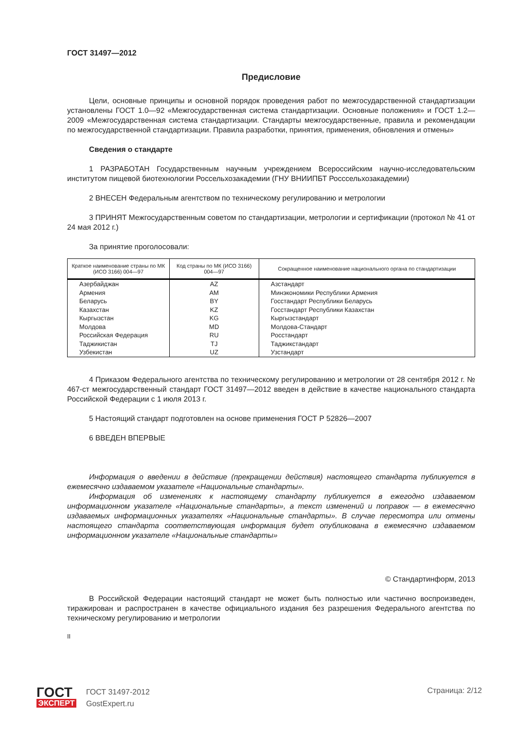ГОСТ 31497—2012
Предисловие
Цели, основные принципы и основной порядок проведения работ по межгосударственной стандартизации установлены ГОСТ 1.0—92 «Межгосударственная система стандартизации. Основные положения» и ГОСТ 1.2—2009 «Межгосударственная система стандартизации. Стандарты межгосударственные, правила и рекомендации по межгосударственной стандартизации. Правила разработки, принятия, применения, обновления и отмены»
Сведения о стандарте
1 РАЗРАБОТАН Государственным научным учреждением Всероссийским научно-исследовательским институтом пищевой биотехнологии Россельхозакадемии (ГНУ ВНИИПБТ Росссельхозакадемии)
2 ВНЕСЕН Федеральным агентством по техническому регулированию и метрологии
3 ПРИНЯТ Межгосударственным советом по стандартизации, метрологии и сертификации (протокол № 41 от 24 мая 2012 г.)
За принятие проголосовали:
| Краткое наименование страны по МК (ИСО 3166) 004—97 | Код страны по МК (ИСО 3166) 004—97 | Сокращенное наименование национального органа по стандартизации |
| --- | --- | --- |
| Азербайджан Армения Беларусь Казахстан Кыргызстан Молдова Российская Федерация Таджикистан Узбекистан | AZ AM BY KZ KG MD RU TJ UZ | Азстандарт Минэкономики Республики Армения Госстандарт Республики Беларусь Госстандарт Республики Казахстан Кыргызстандарт Молдова-Стандарт Росстандарт Таджикстандарт Узстандарт |
4 Приказом Федерального агентства по техническому регулированию и метрологии от 28 сентября 2012 г. № 467-ст межгосударственный стандарт ГОСТ 31497—2012 введен в действие в качестве национального стандарта Российской Федерации с 1 июля 2013 г.
5 Настоящий стандарт подготовлен на основе применения ГОСТ Р 52826—2007
6 ВВЕДЕН ВПЕРВЫЕ
Информация о введении в действие (прекращении действия) настоящего стандарта публикуется в ежемесячно издаваемом указателе «Национальные стандарты».
Информация об изменениях к настоящему стандарту публикуется в ежегодно издаваемом информационном указателе «Национальные стандарты», а текст изменений и поправок — в ежемесячно издаваемых информационных указателях «Национальные стандарты». В случае пересмотра или отмены настоящего стандарта соответствующая информация будет опубликована в ежемесячно издаваемом информационном указателе «Национальные стандарты»
© Стандартинформ, 2013
В Российской Федерации настоящий стандарт не может быть полностью или частично воспроизведен, тиражирован и распространен в качестве официального издания без разрешения Федерального агентства по техническому регулированию и метрологии
II
ГОСТ
ЭКСПЕРТ
ГОСТ 31497-2012
GostExpert.ru
Страница: 2/12